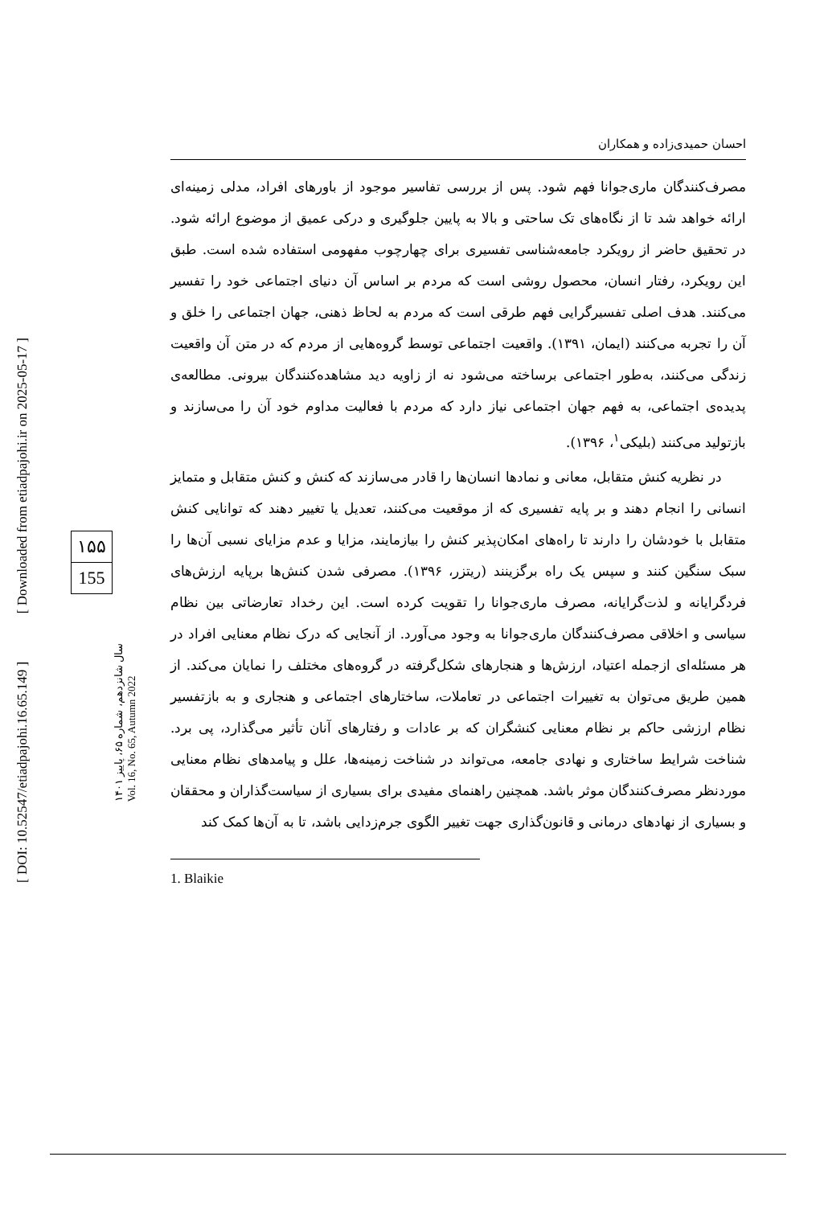احسان حمیدی‌زاده و همکاران
مصرف‌کنندگان ماری‌جوانا فهم شود. پس از بررسی تفاسیر موجود از باورهای افراد، مدلی زمینه‌ای ارائه خواهد شد تا از نگاه‌های تک ساحتی و بالا به پایین جلوگیری و درکی عمیق از موضوع ارائه شود. در تحقیق حاضر از رویکرد جامعه‌شناسی تفسیری برای چهارچوب مفهومی استفاده شده است. طبق این رویکرد، رفتار انسان، محصول روشی است که مردم بر اساس آن دنیای اجتماعی خود را تفسیر می‌کنند. هدف اصلی تفسیرگرایی فهم طرقی است که مردم به لحاظ ذهنی، جهان اجتماعی را خلق و آن را تجربه می‌کنند (ایمان، ۱۳۹۱). واقعیت اجتماعی توسط گروه‌هایی از مردم که در متن آن واقعیت زندگی می‌کنند، به‌طور اجتماعی برساخته می‌شود نه از زاویه دید مشاهده‌کنندگان بیرونی. مطالعه‌ی پدیده‌ی اجتماعی، به فهم جهان اجتماعی نیاز دارد که مردم با فعالیت مداوم خود آن را می‌سازند و بازتولید می‌کنند (بلیکی<sup>۱</sup>، ۱۳۹۶).
در نظریه کنش متقابل، معانی و نمادها انسان‌ها را قادر می‌سازند که کنش و کنش متقابل و متمایز انسانی را انجام دهند و بر پایه تفسیری که از موقعیت می‌کنند، تعدیل یا تغییر دهند که توانایی کنش متقابل با خودشان را دارند تا راه‌های امکان‌پذیر کنش را بیازمایند، مزایا و عدم مزایای نسبی آن‌ها را سبک سنگین کنند و سپس یک راه برگزینند (ریتزر، ۱۳۹۶). مصرفی شدن کنش‌ها برپایه ارزش‌های فردگرایانه و لذت‌گرایانه، مصرف ماری‌جوانا را تقویت کرده است. این رخداد تعارضاتی بین نظام سیاسی و اخلاقی مصرف‌کنندگان ماری‌جوانا به وجود می‌آورد. از آنجایی که درک نظام معنایی افراد در هر مسئله‌ای ازجمله اعتیاد، ارزش‌ها و هنجارهای شکل‌گرفته در گروه‌های مختلف را نمایان می‌کند. از همین طریق می‌توان به تغییرات اجتماعی در تعاملات، ساختارهای اجتماعی و هنجاری و به بازتفسیر نظام ارزشی حاکم بر نظام معنایی کنشگران که بر عادات و رفتارهای آنان تأثیر می‌گذارد، پی برد. شناخت شرایط ساختاری و نهادی جامعه، می‌تواند در شناخت زمینه‌ها، علل و پیامدهای نظام معنایی موردنظر مصرف‌کنندگان موثر باشد. همچنین راهنمای مفیدی برای بسیاری از سیاست‌گذاران و محققان و بسیاری از نهادهای درمانی و قانون‌گذاری جهت تغییر الگوی جرم‌زدایی باشد، تا به آن‌ها کمک کند
1. Blaikie
[ DOI: 10.52547/etiadpajohi.16.65.149 ] [ Downloaded from etiadpajohi.ir on 2025-05-17 ]
سال شانزدهم، شماره ۶۵، پاییز ۱۴۰۱
Vol. 16, No. 65, Autumn 2022
۱۵۵
155